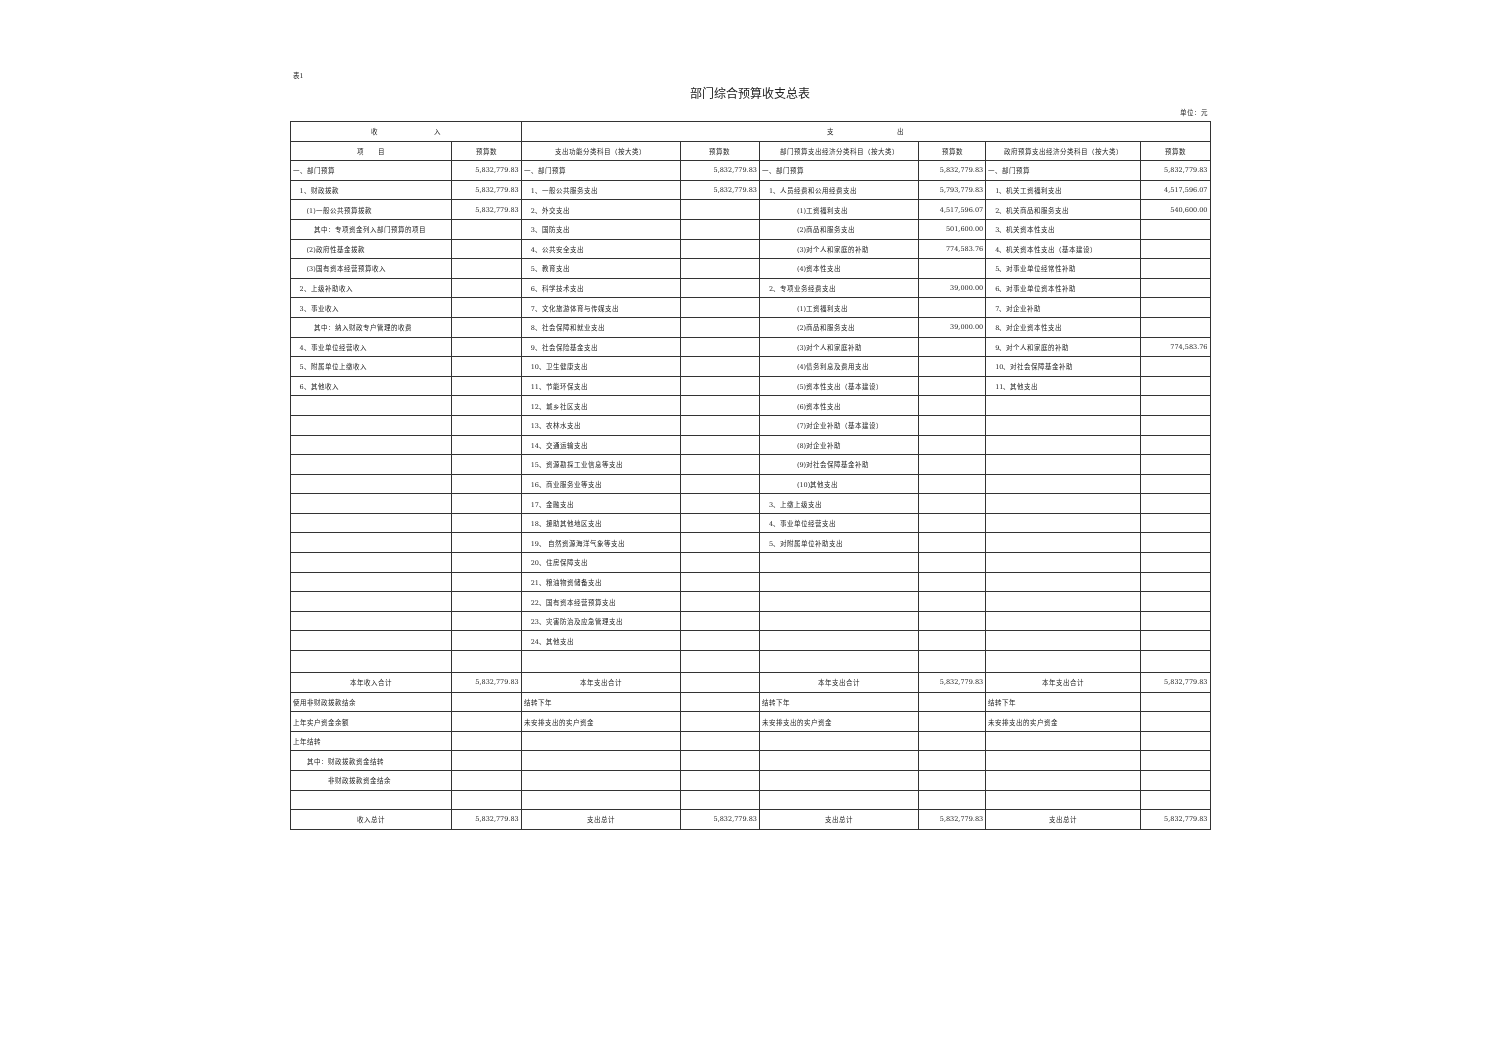表1
部门综合预算收支总表
单位：元
| 收 入 | | 支 出 | | | | | |
| --- | --- | --- | --- | --- | --- | --- | --- |
| 项 目 | 预算数 | 支出功能分类科目（按大类） | 预算数 | 部门预算支出经济分类科目（按大类） | 预算数 | 政府预算支出经济分类科目（按大类） | 预算数 |
| 一、部门预算 | 5,832,779.83 | 一、部门预算 | 5,832,779.83 | 一、部门预算 | 5,832,779.83 | 一、部门预算 | 5,832,779.83 |
| 1、财政拨款 | 5,832,779.83 | 1、一般公共服务支出 | 5,832,779.83 | 1、人员经费和公用经费支出 | 5,793,779.83 | 1、机关工资福利支出 | 4,517,596.07 |
| (1)一般公共预算拨款 | 5,832,779.83 | 2、外交支出 | | (1)工资福利支出 | 4,517,596.07 | 2、机关商品和服务支出 | 540,600.00 |
| 其中：专项资金列入部门预算的项目 | | 3、国防支出 | | (2)商品和服务支出 | 501,600.00 | 3、机关资本性支出 | |
| (2)政府性基金拨款 | | 4、公共安全支出 | | (3)对个人和家庭的补助 | 774,583.76 | 4、机关资本性支出（基本建设） | |
| (3)国有资本经营预算收入 | | 5、教育支出 | | (4)资本性支出 | | 5、对事业单位经常性补助 | |
| 2、上级补助收入 | | 6、科学技术支出 | | 2、专项业务经费支出 | 39,000.00 | 6、对事业单位资本性补助 | |
| 3、事业收入 | | 7、文化旅游体育与传媒支出 | | (1)工资福利支出 | | 7、对企业补助 | |
| 其中：纳入财政专户管理的收费 | | 8、社会保障和就业支出 | | (2)商品和服务支出 | 39,000.00 | 8、对企业资本性支出 | |
| 4、事业单位经营收入 | | 9、社会保险基金支出 | | (3)对个人和家庭补助 | | 9、对个人和家庭的补助 | 774,583.76 |
| 5、附属单位上缴收入 | | 10、卫生健康支出 | | (4)债务利息及费用支出 | | 10、对社会保障基金补助 | |
| 6、其他收入 | | 11、节能环保支出 | | (5)资本性支出（基本建设） | | 11、其他支出 | |
| | | 12、城乡社区支出 | | (6)资本性支出 | | | |
| | | 13、农林水支出 | | (7)对企业补助（基本建设） | | | |
| | | 14、交通运输支出 | | (8)对企业补助 | | | |
| | | 15、资源勘探工业信息等支出 | | (9)对社会保障基金补助 | | | |
| | | 16、商业服务业等支出 | | (10)其他支出 | | | |
| | | 17、金融支出 | | 3、上缴上级支出 | | | |
| | | 18、援助其他地区支出 | | 4、事业单位经营支出 | | | |
| | | 19、 自然资源海洋气象等支出 | | 5、对附属单位补助支出 | | | |
| | | 20、住房保障支出 | | | | | |
| | | 21、粮油物资储备支出 | | | | | |
| | | 22、国有资本经营预算支出 | | | | | |
| | | 23、灾害防治及应急管理支出 | | | | | |
| | | 24、其他支出 | | | | | |
| 本年收入合计 | 5,832,779.83 | 本年支出合计 | | 本年支出合计 | 5,832,779.83 | 本年支出合计 | 5,832,779.83 |
| 使用非财政拨款结余 | | 结转下年 | | 结转下年 | | 结转下年 | |
| 上年实户资金余额 | | 未安排支出的实户资金 | | 未安排支出的实户资金 | | 未安排支出的实户资金 | |
| 上年结转 | | | | | | | |
| 其中：财政拨款资金结转 | | | | | | | |
| 非财政拨款资金结余 | | | | | | | |
| 收入总计 | 5,832,779.83 | 支出总计 | 5,832,779.83 | 支出总计 | 5,832,779.83 | 支出总计 | 5,832,779.83 |